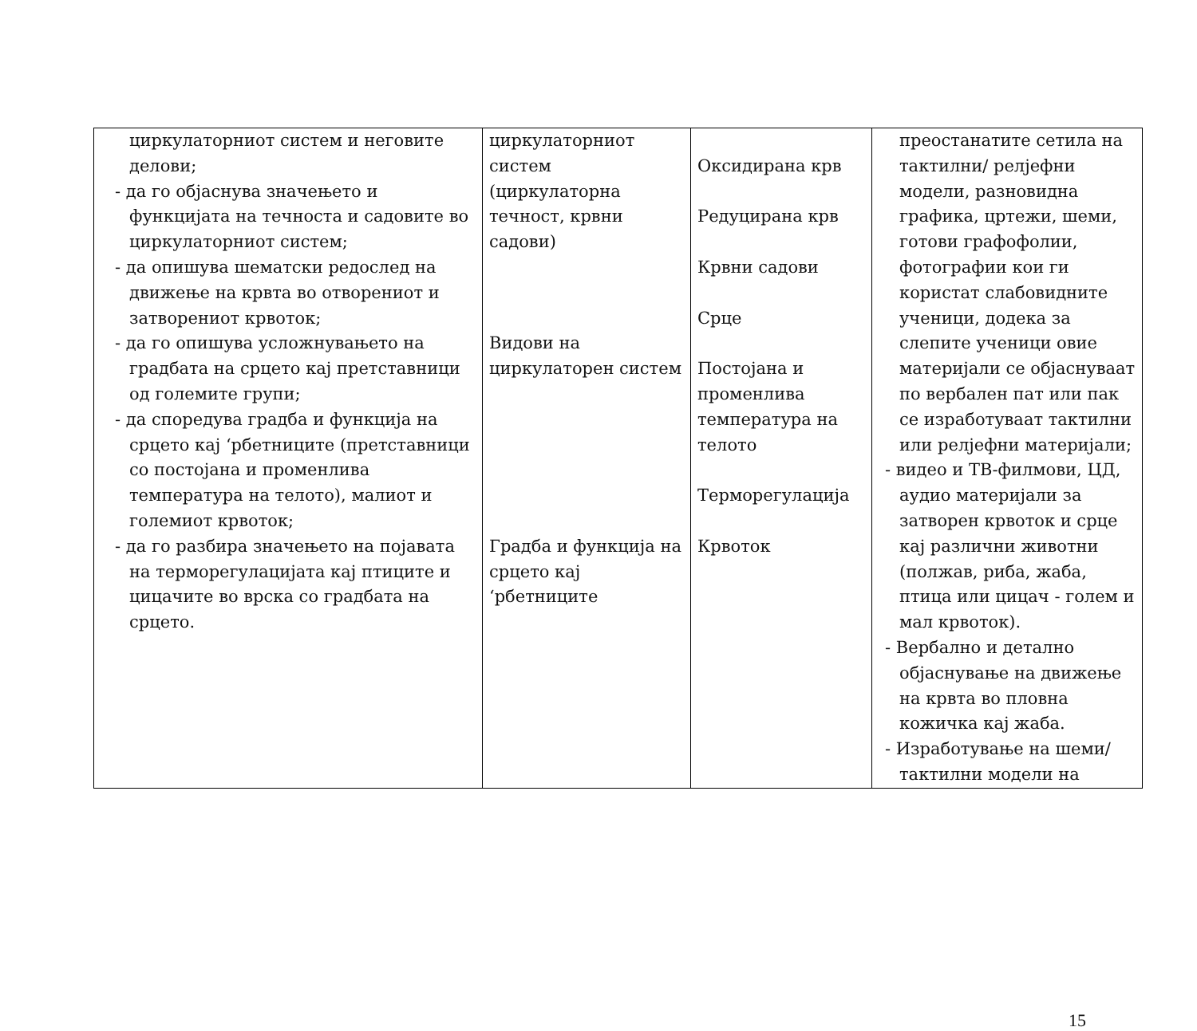| циркулаторниот систем и неговите делови; - да го објаснува значењето и функцијата на течноста и садовите во циркулаторниот систем; - да опишува шематски редослед на движење на крвта во отворениот и затворениот крвоток; - да го опишува усложнувањето на градбата на срцето кај претставници од големите групи; - да споредува градба и функција на срцето кај ‘рбетниците (претставници со постојана и променлива температура на телото), малиот и големиот крвоток; - да го разбира значењето на појавата на терморегулацијата кај птиците и цицачите во врска со градбата на срцето. | циркулаторниот систем (циркулаторна течност, крвни садови) Видови на циркулаторен систем Градба и функција на срцето кај ‘рбетниците | Оксидирана крв Редуцирана крв Крвни садови Срце Постојана и променлива температура на телото Терморегулација Крвоток | преостанатите сетила на тактилни/ релјефни модели, разновидна графика, цртежи, шеми, готови графофолии, фотографии кои ги користат слабовидните ученици, додека за слепите ученици овие материјали се објаснуваат по вербален пат или пак се изработуваат тактилни или релјефни материјали; - видео и ТВ-филмови, ЦД, аудио материјали за затворен крвоток и срце кај различни животни (полжав, риба, жаба, птица или цицач - голем и мал крвоток). - Вербално и детално објаснување на движење на крвта во пловна кожичка кај жаба. - Изработување на шеми/тактилни модели на |
15